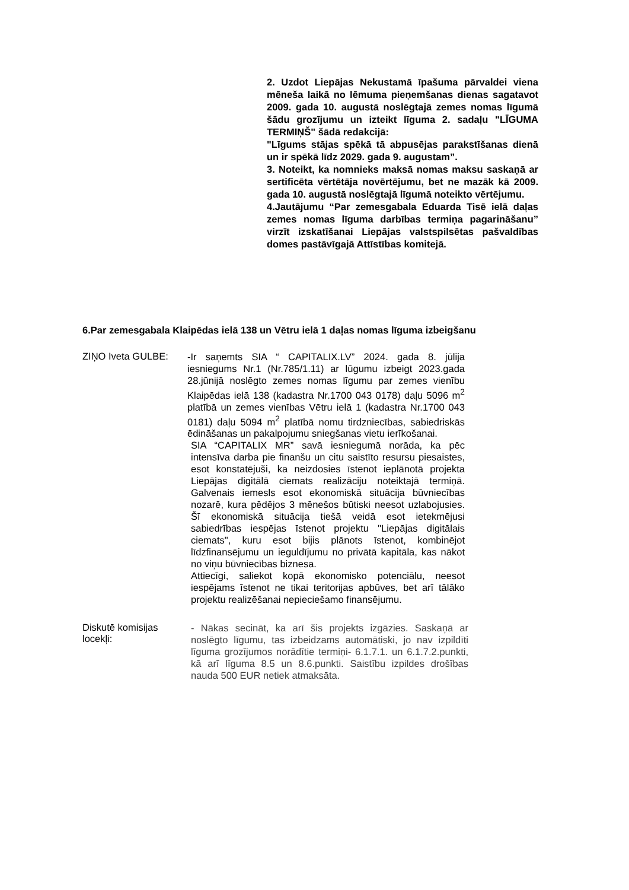2. Uzdot Liepājas Nekustamā īpašuma pārvaldei viena mēneša laikā no lēmuma pieņemšanas dienas sagatavot 2009. gada 10. augustā noslēgtajā zemes nomas līgumā šādu grozījumu un izteikt līguma 2. sadaļu "LĪGUMA TERMIŅŠ" šādā redakcijā:
"Līgums stājas spēkā tā abpusējas parakstīšanas dienā un ir spēkā līdz 2029. gada 9. augustam”.
3. Noteikt, ka nomnieks maksā nomas maksu saskaņā ar sertificēta vērtētāja novērtējumu, bet ne mazāk kā 2009. gada 10. augustā noslēgtajā līgumā noteikto vērtējumu.
4.Jautājumu “Par zemesgabala Eduarda Tisē ielā daļas zemes nomas līguma darbības termiņa pagarināšanu” virzīt izskatīšanai Liepājas valstspilsētas pašvaldības domes pastāvīgajā Attīstības komitejā.
6.Par zemesgabala Klaipēdas ielā 138 un Vētru ielā 1 daļas nomas līguma izbeigšanu
ZIŅO Iveta GULBE:
-Ir saņemts SIA “ CAPITALIX.LV” 2024. gada 8. jūlija iesniegums Nr.1 (Nr.785/1.11) ar lūgumu izbeigt 2023.gada 28.jūnijā noslēgto zemes nomas līgumu par zemes vienību Klaipēdas ielā 138 (kadastra Nr.1700 043 0178) daļu 5096 m<sup>2</sup> platībā un zemes vienības Vētru ielā 1 (kadastra Nr.1700 043 0181) daļu 5094 m<sup>2</sup> platībā nomu tirdzniecības, sabiedriskās ēdināšanas un pakalpojumu sniegšanas vietu ierīkošanai.
SIA “CAPITALIX MR” savā iesniegumā norāda, ka pēc intensīva darba pie finanšu un citu saistīto resursu piesaistes, esot konstatējuši, ka neizdosies īstenot ieplānotā projekta Liepājas digitālā ciemats realizāciju noteiktajā termiņā. Galvenais iemesls esot ekonomiskā situācija būvniecības nozarē, kura pēdējos 3 mēnešos būtiski neesot uzlabojusies. Šī ekonomiskā situācija tiešā veidā esot ietekmējusi sabiedrības iespējas īstenot projektu "Liepājas digitālais ciemats", kuru esot bijis plānots īstenot, kombinējot līdzfinansējumu un ieguldījumu no privātā kapitāla, kas nākot no viņu būvniecības biznesa.
Attiecīgi, saliekot kopā ekonomisko potenciālu, neesot iespējams īstenot ne tikai teritorijas apbūves, bet arī tālāko projektu realizēšanai nepieciešamo finansējumu.
Diskutē komisijas locekļi:
- Nākas secināt, ka arī šis projekts izgāzies. Saskaņā ar noslēgto līgumu, tas izbeidzams automātiski, jo nav izpildīti līguma grozījumos norādītie termiņi- 6.1.7.1. un 6.1.7.2.punkti, kā arī līguma 8.5 un 8.6.punkti. Saistību izpildes drošības nauda 500 EUR netiek atmaksāta.